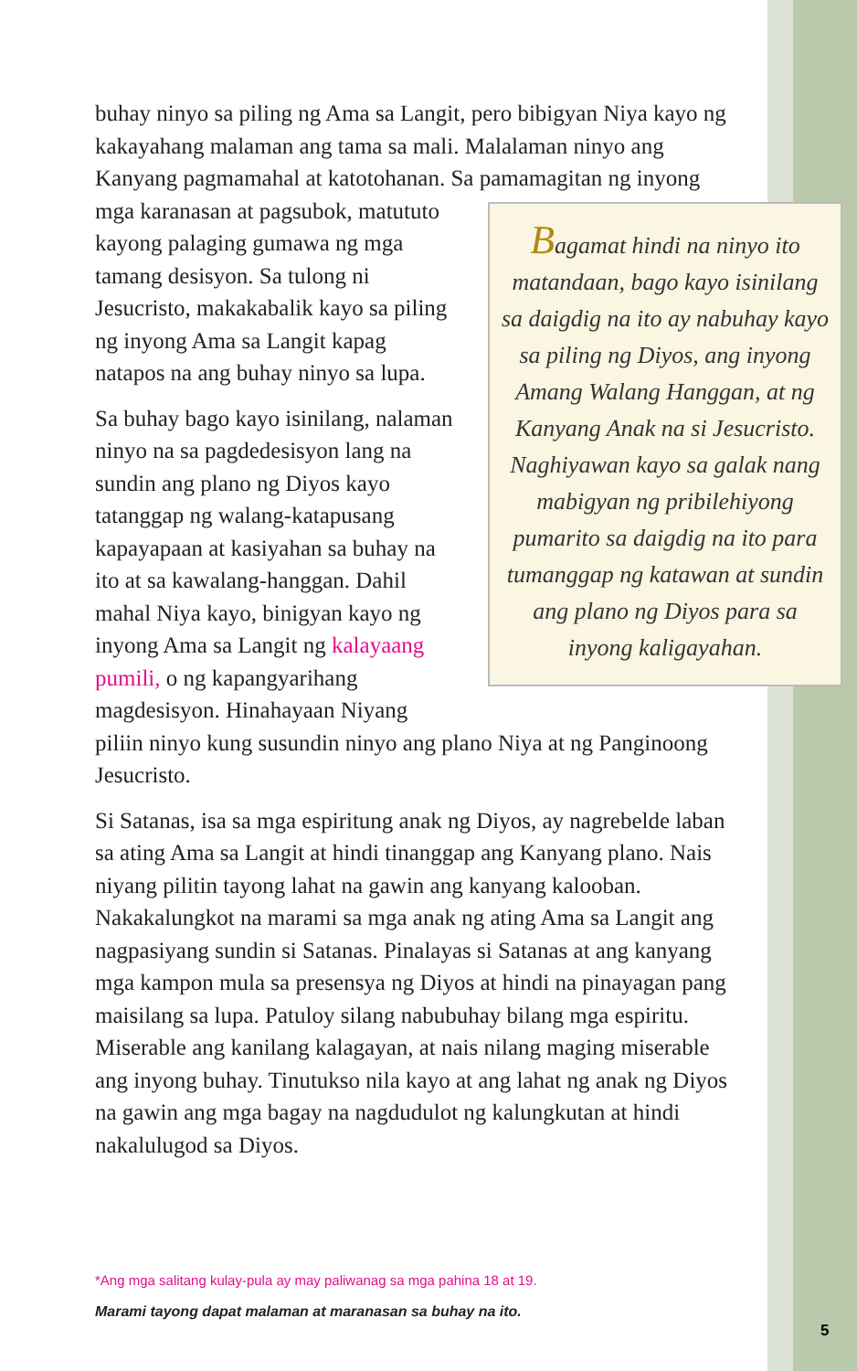buhay ninyo sa piling ng Ama sa Langit, pero bibigyan Niya kayo ng kakayahang malaman ang tama sa mali. Malalaman ninyo ang Kanyang pagmamahal at katotohanan. Sa pamamagitan ng inyong mga karanasan at Bagamat hindi na ninyo ito matandaan, bago kayo isinilang sa daigdig na ito ay nabuhay kayo sa piling ng Diyos, ang inyong Amang Walang Hanggan, at ng Kanyang Anak na si Jesucristo. Naghiyawan kayo sa galak nang mabigyan ng pribilehiyong pumarito sa daigdig na ito para tumanggap ng katawan at sundin ang plano ng Diyos para sa inyong kaligayahan. pagsubok, matututo kayong palaging gumawa ng mga tamang desisyon. Sa tulong ni Jesucristo, makakabalik kayo sa piling ng inyong Ama sa Langit kapag natapos na ang buhay ninyo sa lupa.
Sa buhay bago kayo isinilang, nalaman ninyo na sa pagdedesisyon lang na sundin ang plano ng Diyos kayo tatanggap ng walang-katapusang kapayapaan at kasiyahan sa buhay na ito at sa kawalang-hanggan. Dahil mahal Niya kayo, binigyan kayo ng inyong Ama sa Langit ng kalayaang pumili, o ng kapangyarihang magdesisyon. Hinahayaan Niyang piliin ninyo kung susundin ninyo ang plano Niya at ng Panginoong Jesucristo.
Si Satanas, isa sa mga espiritung anak ng Diyos, ay nagrebelde laban sa ating Ama sa Langit at hindi tinanggap ang Kanyang plano. Nais niyang pilitin tayong lahat na gawin ang kanyang kalooban. Nakakalungkot na marami sa mga anak ng ating Ama sa Langit ang nagpasiyang sundin si Satanas. Pinalayas si Satanas at ang kanyang mga kampon mula sa presensya ng Diyos at hindi na pinayagan pang maisilang sa lupa. Patuloy silang nabubuhay bilang mga espiritu. Miserable ang kanilang kalagayan, at nais nilang maging miserable ang inyong buhay. Tinutukso nila kayo at ang lahat ng anak ng Diyos na gawin ang mga bagay na nagdudulot ng kalungkutan at hindi nakalulugod sa Diyos.
*Ang mga salitang kulay-pula ay may paliwanag sa mga pahina 18 at 19.
Marami tayong dapat malaman at maranasan sa buhay na ito.
5